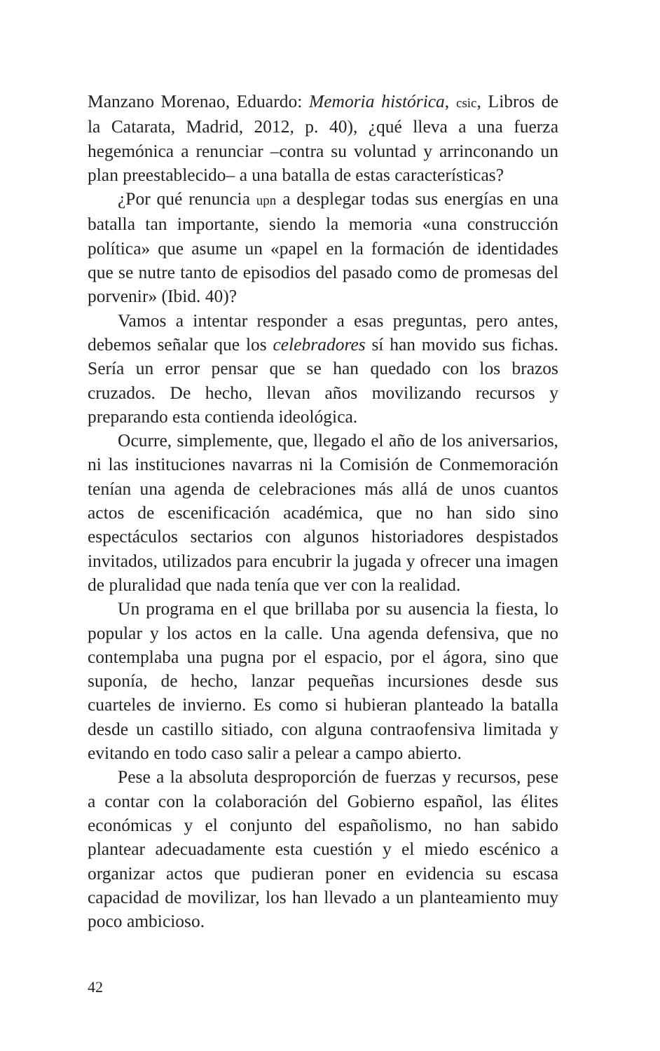Manzano Morenao, Eduardo: Memoria histórica, csic, Libros de la Catarata, Madrid, 2012, p. 40), ¿qué lleva a una fuerza hegemónica a renunciar –contra su voluntad y arrinconando un plan preestablecido– a una batalla de estas características?
¿Por qué renuncia upn a desplegar todas sus energías en una batalla tan importante, siendo la memoria «una construcción política» que asume un «papel en la formación de identidades que se nutre tanto de episodios del pasado como de promesas del porvenir» (Ibid. 40)?
Vamos a intentar responder a esas preguntas, pero antes, debemos señalar que los celebradores sí han movido sus fichas. Sería un error pensar que se han quedado con los brazos cruzados. De hecho, llevan años movilizando recursos y preparando esta contienda ideológica.
Ocurre, simplemente, que, llegado el año de los aniversarios, ni las instituciones navarras ni la Comisión de Conmemoración tenían una agenda de celebraciones más allá de unos cuantos actos de escenificación académica, que no han sido sino espectáculos sectarios con algunos historiadores despistados invitados, utilizados para encubrir la jugada y ofrecer una imagen de pluralidad que nada tenía que ver con la realidad.
Un programa en el que brillaba por su ausencia la fiesta, lo popular y los actos en la calle. Una agenda defensiva, que no contemplaba una pugna por el espacio, por el ágora, sino que suponía, de hecho, lanzar pequeñas incursiones desde sus cuarteles de invierno. Es como si hubieran planteado la batalla desde un castillo sitiado, con alguna contraofensiva limitada y evitando en todo caso salir a pelear a campo abierto.
Pese a la absoluta desproporción de fuerzas y recursos, pese a contar con la colaboración del Gobierno español, las élites económicas y el conjunto del españolismo, no han sabido plantear adecuadamente esta cuestión y el miedo escénico a organizar actos que pudieran poner en evidencia su escasa capacidad de movilizar, los han llevado a un planteamiento muy poco ambicioso.
42